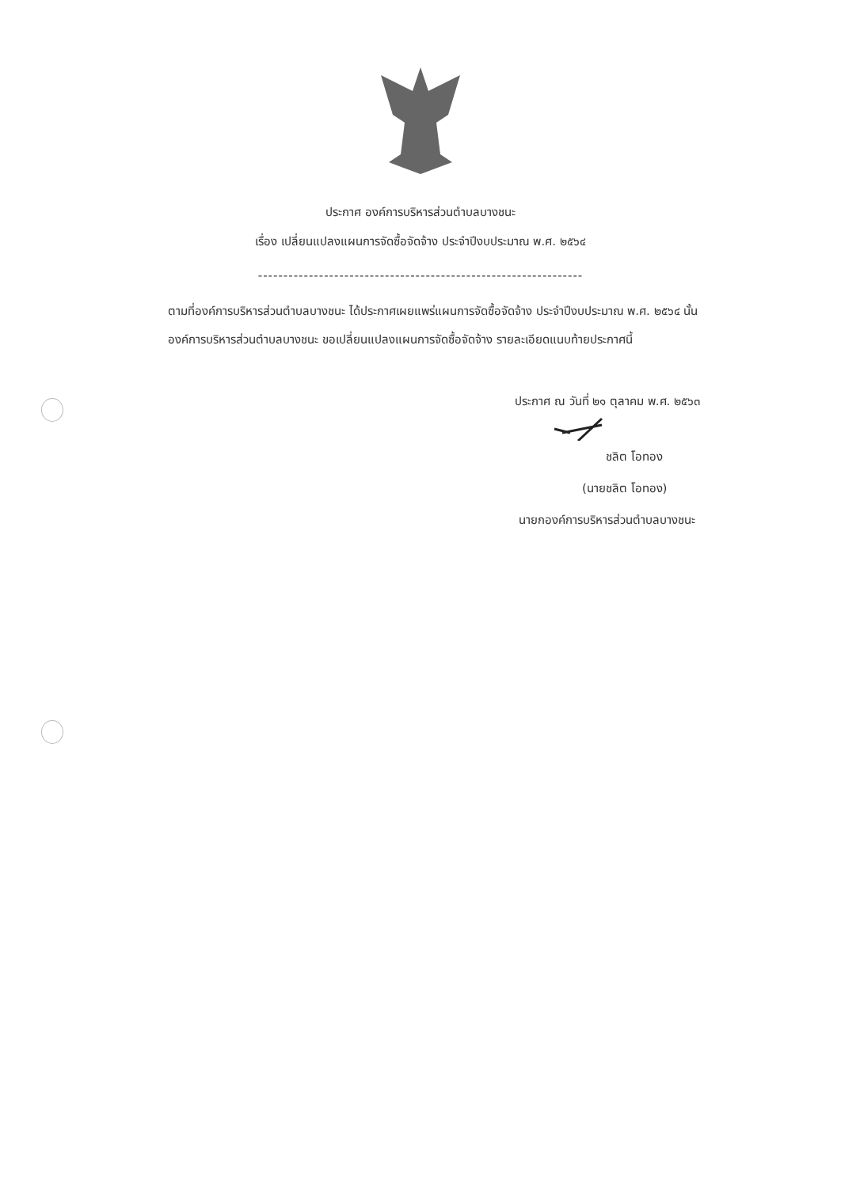ประกาศ องค์การบริหารส่วนตำบลบางชนะ
เรื่อง เปลี่ยนแปลงแผนการจัดซื้อจัดจ้าง ประจำปีงบประมาณ พ.ศ. ๒๕๖๔
----------------------------------------------------------------
ตามที่องค์การบริหารส่วนตำบลบางชนะ ได้ประกาศเผยแพร่แผนการจัดซื้อจัดจ้าง ประจำปีงบประมาณ พ.ศ. ๒๕๖๔ นั้น
องค์การบริหารส่วนตำบลบางชนะ ขอเปลี่ยนแปลงแผนการจัดซื้อจัดจ้าง รายละเอียดแนบท้ายประกาศนี้
ประกาศ ณ วันที่ ๒๑ ตุลาคม พ.ศ. ๒๕๖๓
ชลิต โอทอง
(นายชลิต โอทอง)
นายกองค์การบริหารส่วนตำบลบางชนะ